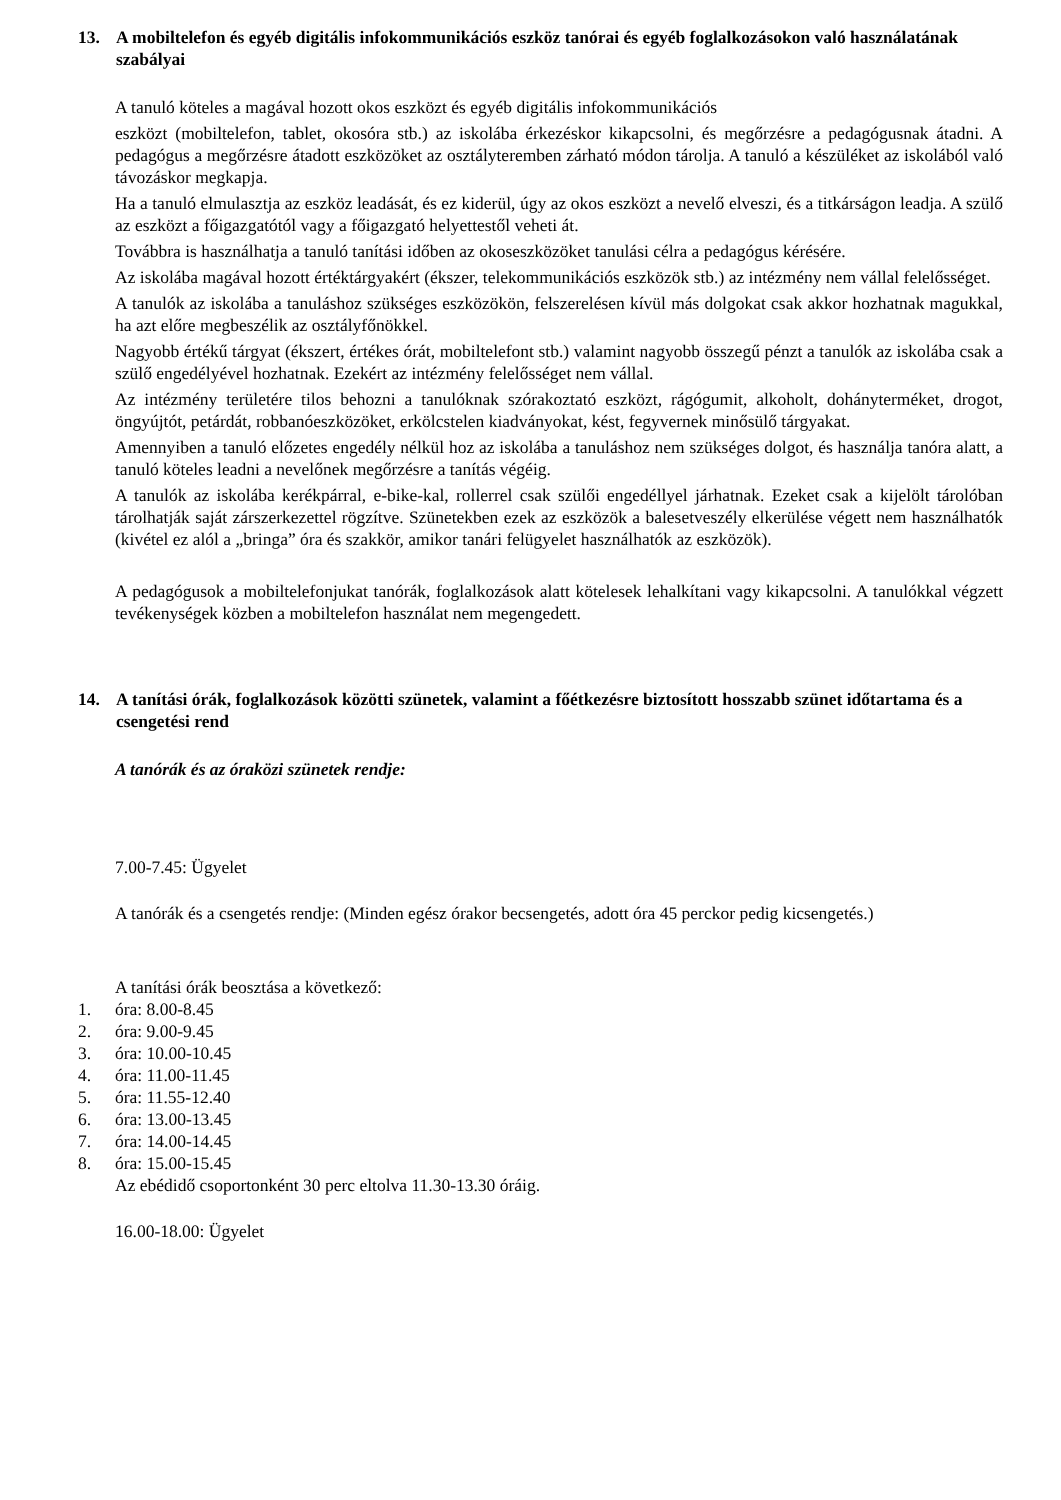13. A mobiltelefon és egyéb digitális infokommunikációs eszköz tanórai és egyéb foglalkozásokon való használatának szabályai
A tanuló köteles a magával hozott okos eszközt és egyéb digitális infokommunikációs
eszközt (mobiltelefon, tablet, okosóra stb.) az iskolába érkezéskor kikapcsolni, és megőrzésre a pedagógusnak átadni. A pedagógus a megőrzésre átadott eszközöket az osztályteremben zárható módon tárolja. A tanuló a készüléket az iskolából való távozáskor megkapja.
Ha a tanuló elmulasztja az eszköz leadását, és ez kiderül, úgy az okos eszközt a nevelő elveszi, és a titkárságon leadja. A szülő az eszközt a főigazgatótól vagy a főigazgató helyettestől veheti át.
Továbbra is használhatja a tanuló tanítási időben az okoseszközöket tanulási célra a pedagógus kérésére.
Az iskolába magával hozott értéktárgyakért (ékszer, telekommunikációs eszközök stb.) az intézmény nem vállal felelősséget.
A tanulók az iskolába a tanuláshoz szükséges eszközökön, felszerelésen kívül más dolgokat csak akkor hozhatnak magukkal, ha azt előre megbeszélik az osztályfőnökkel.
Nagyobb értékű tárgyat (ékszert, értékes órát, mobiltelefont stb.) valamint nagyobb összegű pénzt a tanulók az iskolába csak a szülő engedélyével hozhatnak. Ezekért az intézmény felelősséget nem vállal.
Az intézmény területére tilos behozni a tanulóknak szórakoztató eszközt, rágógumit, alkoholt, dohányterméket, drogot, öngyújtót, petárdát, robbanóeszközöket, erkölcstelen kiadványokat, kést, fegyvernek minősülő tárgyakat.
Amennyiben a tanuló előzetes engedély nélkül hoz az iskolába a tanuláshoz nem szükséges dolgot, és használja tanóra alatt, a tanuló köteles leadni a nevelőnek megőrzésre a tanítás végéig.
A tanulók az iskolába kerékpárral, e-bike-kal, rollerrel csak szülői engedéllyel járhatnak. Ezeket csak a kijelölt tárolóban tárolhatják saját zárszerkezettel rögzítve. Szünetekben ezek az eszközök a balesetveszély elkerülése végett nem használhatók (kivétel ez alól a „bringa” óra és szakkör, amikor tanári felügyelet használhatók az eszközök).
A pedagógusok a mobiltelefonjukat tanórák, foglalkozások alatt kötelesek lehalkítani vagy kikapcsolni. A tanulókkal végzett tevékenységek közben a mobiltelefon használat nem megengedett.
14. A tanítási órák, foglalkozások közötti szünetek, valamint a főétkezésre biztosított hosszabb szünet időtartama és a csengetési rend
A tanórák és az óraközi szünetek rendje:
7.00-7.45: Ügyelet
A tanórák és a csengetés rendje: (Minden egész órakor becsengetés, adott óra 45 perckor pedig kicsengetés.)
A tanítási órák beosztása a következő:
1. óra: 8.00-8.45
2. óra: 9.00-9.45
3. óra: 10.00-10.45
4. óra: 11.00-11.45
5. óra: 11.55-12.40
6. óra: 13.00-13.45
7. óra: 14.00-14.45
8. óra: 15.00-15.45
Az ebédidő csoportonként 30 perc eltolva 11.30-13.30 óráig.
16.00-18.00: Ügyelet